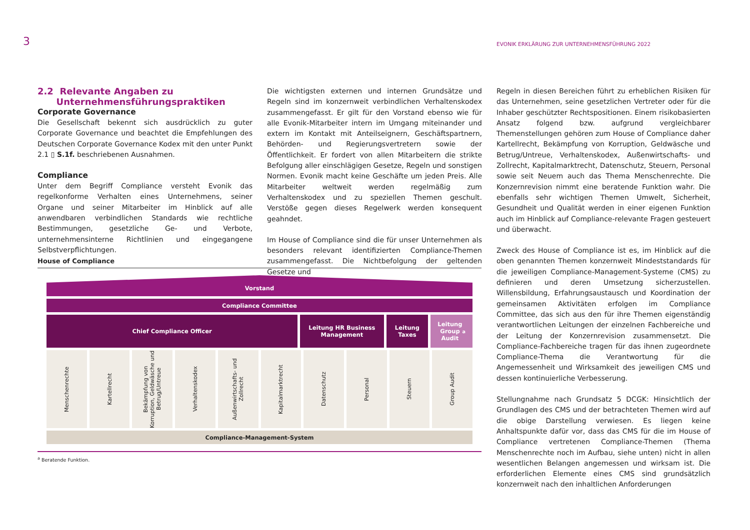3
EVONIK ERKLÄRUNG ZUR UNTERNEHMENSFÜHRUNG 2022
2.2 Relevante Angaben zu
Unternehmensführungspraktiken
Corporate Governance
Die Gesellschaft bekennt sich ausdrücklich zu guter Corporate Governance und beachtet die Empfehlungen des Deutschen Corporate Governance Kodex mit den unter Punkt 2.1 ▯ S.1f. beschriebenen Ausnahmen.
Compliance
Unter dem Begriff Compliance versteht Evonik das regelkonforme Verhalten eines Unternehmens, seiner Organe und seiner Mitarbeiter im Hinblick auf alle anwendbaren verbindlichen Standards wie rechtliche Bestimmungen, gesetzliche Ge- und Verbote, unternehmensinterne Richtlinien und eingegangene Selbstverpflichtungen.
Die wichtigsten externen und internen Grundsätze und Regeln sind im konzernweit verbindlichen Verhaltenskodex zusammengefasst. Er gilt für den Vorstand ebenso wie für alle Evonik-Mitarbeiter intern im Umgang miteinander und extern im Kontakt mit Anteilseignern, Geschäftspartnern, Behörden- und Regierungsvertretern sowie der Öffentlichkeit. Er fordert von allen Mitarbeitern die strikte Befolgung aller einschlägigen Gesetze, Regeln und sonstigen Normen. Evonik macht keine Geschäfte um jeden Preis. Alle Mitarbeiter weltweit werden regelmäßig zum Verhaltenskodex und zu speziellen Themen geschult. Verstöße gegen dieses Regelwerk werden konsequent geahndet.
Im House of Compliance sind die für unser Unternehmen als besonders relevant identifizierten Compliance-Themen zusammengefasst. Die Nichtbefolgung der geltenden Gesetze und
Regeln in diesen Bereichen führt zu erheblichen Risiken für das Unternehmen, seine gesetzlichen Vertreter oder für die Inhaber geschützter Rechtspositionen. Einem risikobasierten Ansatz folgend bzw. aufgrund vergleichbarer Themenstellungen gehören zum House of Compliance daher Kartellrecht, Bekämpfung von Korruption, Geldwäsche und Betrug/Untreue, Verhaltenskodex, Außenwirtschafts- und Zollrecht, Kapitalmarktrecht, Datenschutz, Steuern, Personal sowie seit Neuem auch das Thema Menschenrechte. Die Konzernrevision nimmt eine beratende Funktion wahr. Die ebenfalls sehr wichtigen Themen Umwelt, Sicherheit, Gesundheit und Qualität werden in einer eigenen Funktion auch im Hinblick auf Compliance-relevante Fragen gesteuert und überwacht.
Zweck des House of Compliance ist es, im Hinblick auf die oben genannten Themen konzernweit Mindeststandards für die jeweiligen Compliance-Management-Systeme (CMS) zu definieren und deren Umsetzung sicherzustellen. Willensbildung, Erfahrungsaustausch und Koordination der gemeinsamen Aktivitäten erfolgen im Compliance Committee, das sich aus den für ihre Themen eigenständig verantwortlichen Leitungen der einzelnen Fachbereiche und der Leitung der Konzernrevision zusammensetzt. Die Compliance-Fachbereiche tragen für das ihnen zugeordnete Compliance-Thema die Verantwortung für die Angemessenheit und Wirksamkeit des jeweiligen CMS und dessen kontinuierliche Verbesserung.
Stellungnahme nach Grundsatz 5 DCGK: Hinsichtlich der Grundlagen des CMS und der betrachteten Themen wird auf die obige Darstellung verwiesen. Es liegen keine Anhaltspunkte dafür vor, dass das CMS für die im House of Compliance vertretenen Compliance-Themen (Thema Menschenrechte noch im Aufbau, siehe unten) nicht in allen wesentlichen Belangen angemessen und wirksam ist. Die erforderlichen Elemente eines CMS sind grundsätzlich konzernweit nach den inhaltlichen Anforderungen
House of Compliance
Vorstand
Compliance Committee
Chief Compliance Officer Leitung HR Business
Management
Leitung
Taxes
Leitung
Group
Audit<sup>a</sup>
Menschenrechte
Kartellrecht
Bekämpfung von Korruption, Geldwäsche und Betrug/Untreue
Verhaltenskodex
Außenwirtschafts- und Zollrecht
Kapitalmarktrecht
Datenschutz
Personal
Steuern
Group Audit
Compliance-Management-System
<sup>a</sup> Beratende Funktion.